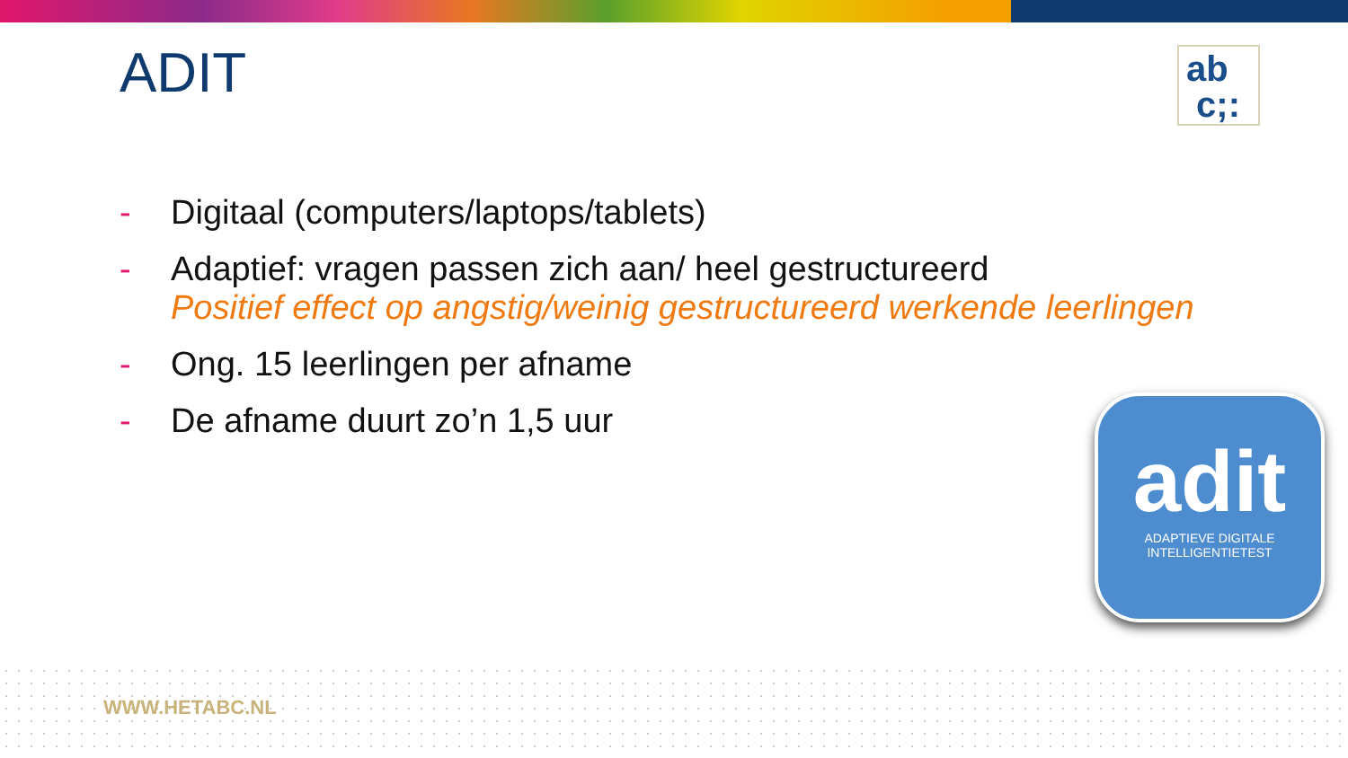ADIT
ab
c;:
- Digitaal (computers/laptops/tablets)
- Adaptief: vragen passen zich aan/ heel gestructureerd
Positief effect op angstig/weinig gestructureerd werkende leerlingen
- Ong. 15 leerlingen per afname
- De afname duurt zo’n 1,5 uur
adit
ADAPTIEVE DIGITALE
INTELLIGENTIETEST
WWW.HETABC.NL